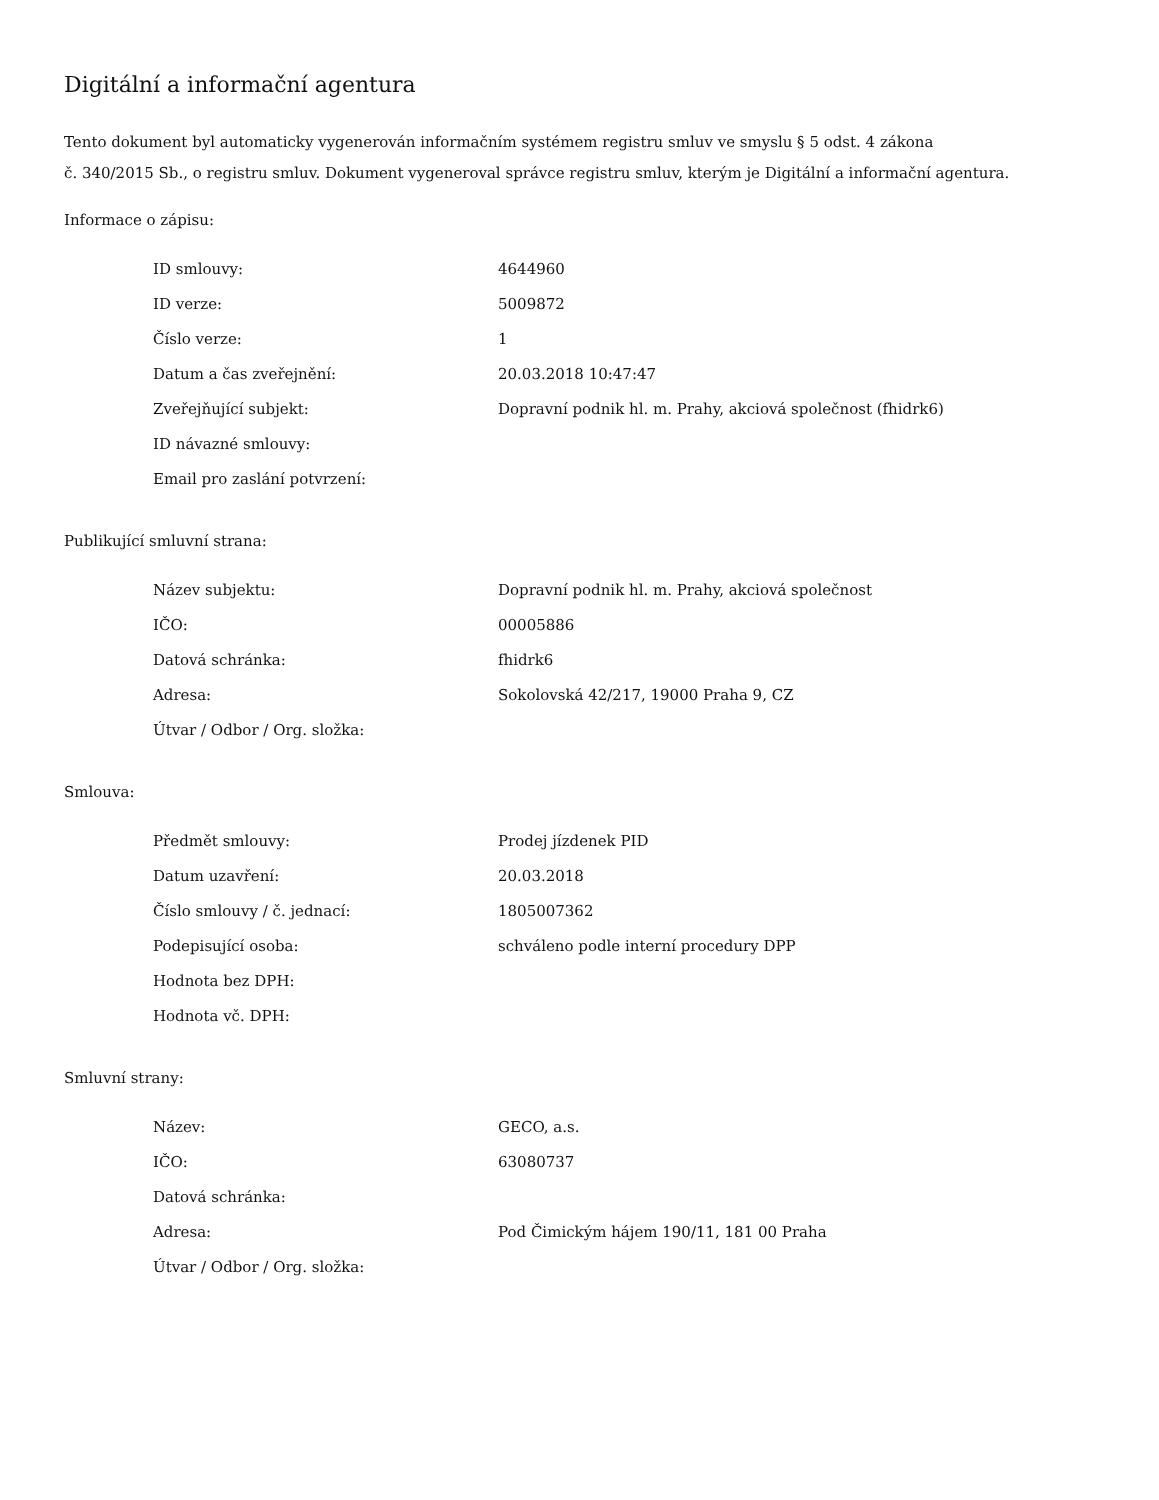Digitální a informační agentura
Tento dokument byl automaticky vygenerován informačním systémem registru smluv ve smyslu § 5 odst. 4 zákona
č. 340/2015 Sb., o registru smluv. Dokument vygeneroval správce registru smluv, kterým je Digitální a informační agentura.
Informace o zápisu:
| ID smlouvy: | 4644960 |
| ID verze: | 5009872 |
| Číslo verze: | 1 |
| Datum a čas zveřejnění: | 20.03.2018 10:47:47 |
| Zveřejňující subjekt: | Dopravní podnik hl. m. Prahy, akciová společnost (fhidrk6) |
| ID návazné smlouvy: | |
| Email pro zaslání potvrzení: | |
Publikující smluvní strana:
| Název subjektu: | Dopravní podnik hl. m. Prahy, akciová společnost |
| IČO: | 00005886 |
| Datová schránka: | fhidrk6 |
| Adresa: | Sokolovská 42/217, 19000 Praha 9, CZ |
| Útvar / Odbor / Org. složka: | |
Smlouva:
| Předmět smlouvy: | Prodej jízdenek PID |
| Datum uzavření: | 20.03.2018 |
| Číslo smlouvy / č. jednací: | 1805007362 |
| Podepisující osoba: | schváleno podle interní procedury DPP |
| Hodnota bez DPH: | |
| Hodnota vč. DPH: | |
Smluvní strany:
| Název: | GECO, a.s. |
| IČO: | 63080737 |
| Datová schránka: | |
| Adresa: | Pod Čimickým hájem 190/11, 181 00 Praha |
| Útvar / Odbor / Org. složka: | |